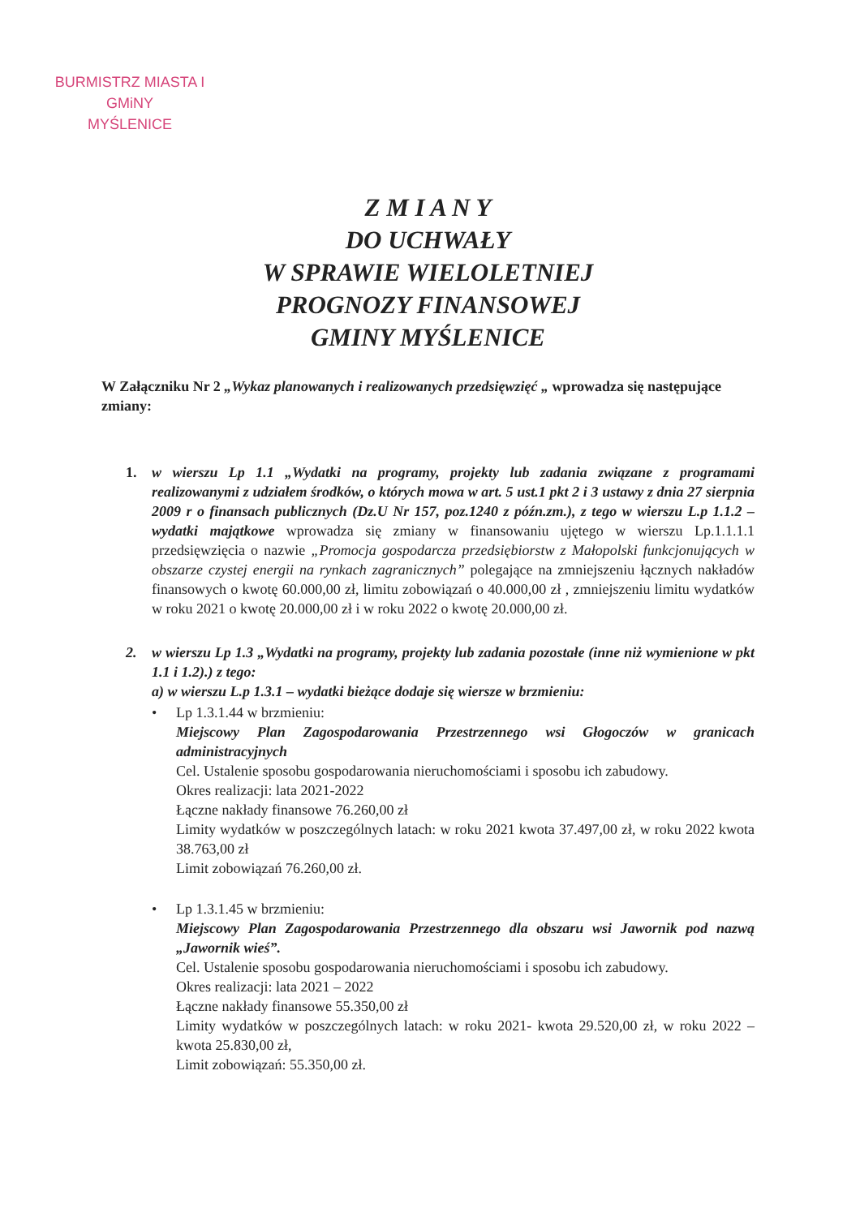BURMISTRZ MIASTA I GMiNY
MYŚLENICE
Z M I A N Y
DO UCHWAŁY
W SPRAWIE WIELOLETNIEJ
PROGNOZY FINANSOWEJ
GMINY MYŚLENICE
W Załączniku Nr 2 „Wykaz planowanych i realizowanych przedsięwzięć „ wprowadza się następujące zmiany:
1. w wierszu Lp 1.1 „Wydatki na programy, projekty lub zadania związane z programami realizowanymi z udziałem środków, o których mowa w art. 5 ust.1 pkt 2 i 3 ustawy z dnia 27 sierpnia 2009 r o finansach publicznych (Dz.U Nr 157, poz.1240 z późn.zm.), z tego w wierszu L.p 1.1.2 – wydatki majątkowe wprowadza się zmiany w finansowaniu ujętego w wierszu Lp.1.1.1.1 przedsięwzięcia o nazwie „Promocja gospodarcza przedsiębiorstw z Małopolski funkcjonujących w obszarze czystej energii na rynkach zagranicznych” polegające na zmniejszeniu łącznych nakładów finansowych o kwotę 60.000,00 zł, limitu zobowiązań o 40.000,00 zł , zmniejszeniu limitu wydatków w roku 2021 o kwotę 20.000,00 zł i w roku 2022 o kwotę 20.000,00 zł.
2. w wierszu Lp 1.3 „Wydatki na programy, projekty lub zadania pozostałe (inne niż wymienione w pkt 1.1 i 1.2).) z tego:
a) w wierszu L.p 1.3.1 – wydatki bieżące dodaje się wiersze w brzmieniu:
• Lp 1.3.1.44 w brzmieniu:
Miejscowy Plan Zagospodarowania Przestrzennego wsi Głogoczów w granicach administracyjnych
Cel. Ustalenie sposobu gospodarowania nieruchomościami i sposobu ich zabudowy.
Okres realizacji: lata 2021-2022
Łączne nakłady finansowe 76.260,00 zł
Limity wydatków w poszczególnych latach: w roku 2021 kwota 37.497,00 zł, w roku 2022 kwota 38.763,00 zł
Limit zobowiązań 76.260,00 zł.
• Lp 1.3.1.45 w brzmieniu:
Miejscowy Plan Zagospodarowania Przestrzennego dla obszaru wsi Jawornik pod nazwą „Jawornik wieś”.
Cel. Ustalenie sposobu gospodarowania nieruchomościami i sposobu ich zabudowy.
Okres realizacji: lata 2021 – 2022
Łączne nakłady finansowe 55.350,00 zł
Limity wydatków w poszczególnych latach: w roku 2021- kwota 29.520,00 zł, w roku 2022 – kwota 25.830,00 zł,
Limit zobowiązań: 55.350,00 zł.